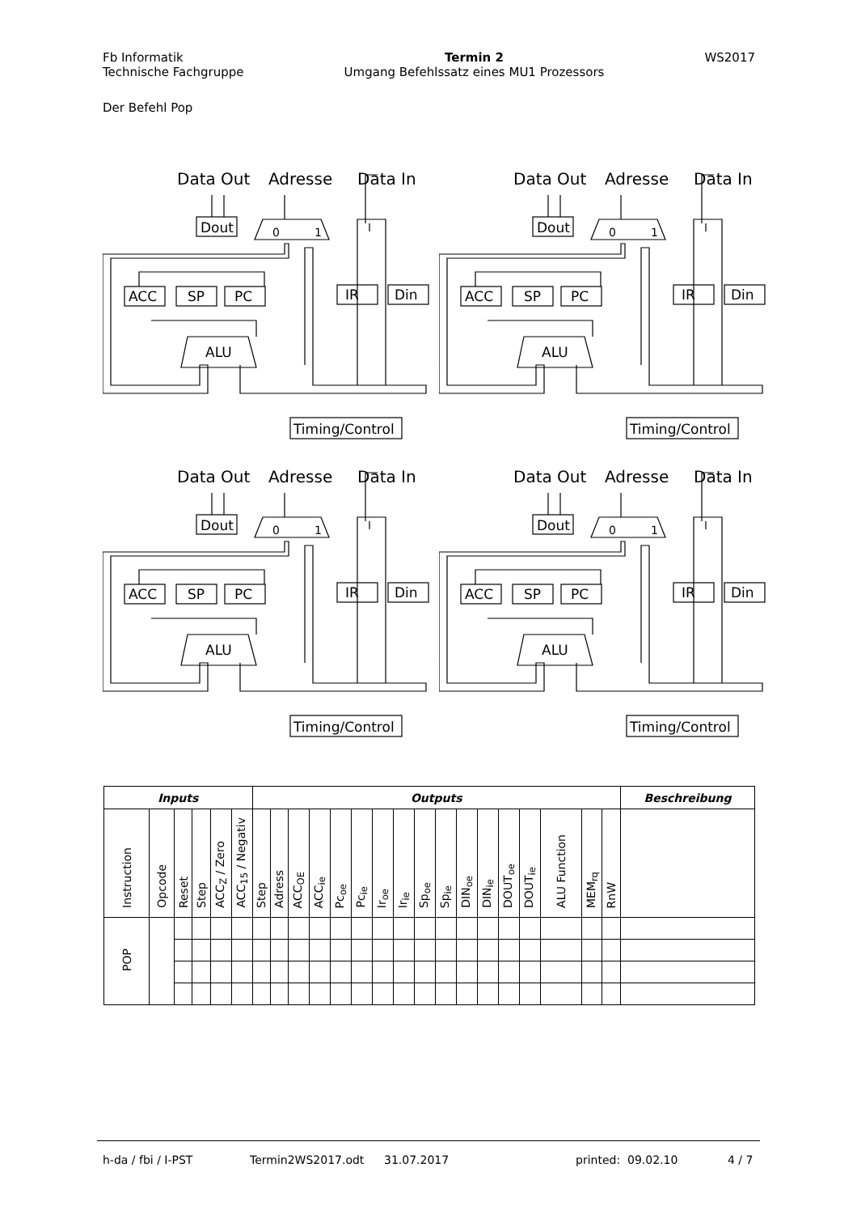Fb Informatik
Technische Fachgruppe
Termin 2
Umgang Befehlssatz eines MU1 Prozessors
WS2017
Der Befehl Pop
Data Out
Adresse
Data In
Dout
0
1
ACC
SP
PC
IR
Din
ALU
Timing/Control
Data Out
Adresse
Data In
Dout
0
1
ACC
SP
PC
IR
Din
ALU
Timing/Control
Data Out
Adresse
Data In
Dout
0
1
ACC
SP
PC
IR
Din
ALU
Timing/Control
Data Out
Adresse
Data In
Dout
0
1
ACC
SP
PC
IR
Din
ALU
Timing/Control
| Inputs | | | | | | Outputs | | | | | | | | | | | | | | | | | Beschreibung |
| --- | --- | --- | --- | --- | --- | --- | --- | --- | --- | --- | --- | --- | --- | --- | --- | --- | --- | --- | --- | --- | --- | --- | --- |
| Instruction | Opcode | Reset | Step | ACC<sub>Z</sub> / Zero | ACC<sub>15</sub> / Negativ | Step | Adress | ACC<sub>OE</sub> | ACC<sub>ie</sub> | Pc<sub>oe</sub> | Pc<sub>ie</sub> | Ir<sub>oe</sub> | Ir<sub>ie</sub> | Sp<sub>oe</sub> | Sp<sub>ie</sub> | DIN<sub>oe</sub> | DIN<sub>ie</sub> | DOUT<sub>oe</sub> | DOUT<sub>ie</sub> | ALU Function | MEM<sub>rq</sub> | RnW | |
| POP | | | | | | | | | | | | | | | | | | | | | | | |
h-da / fbi / I-PST Termin2WS2017.odt 31.07.2017 printed: 09.02.10 4 / 7